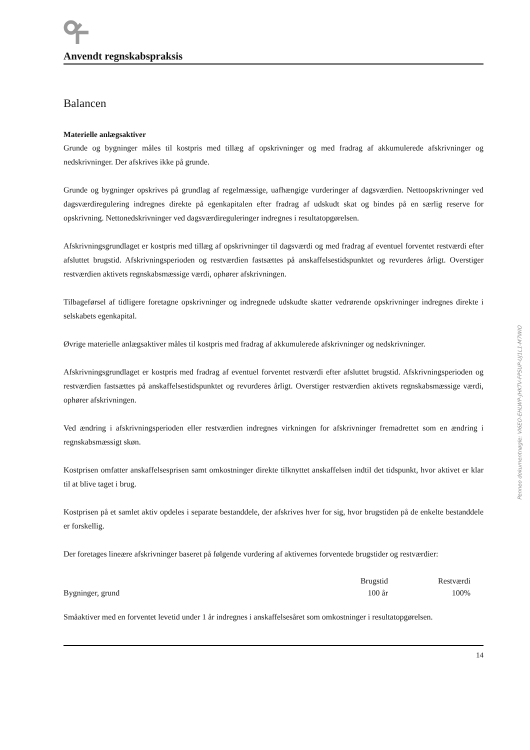Anvendt regnskabspraksis
Balancen
Materielle anlægsaktiver
Grunde og bygninger måles til kostpris med tillæg af opskrivninger og med fradrag af akkumulerede afskrivninger og nedskrivninger. Der afskrives ikke på grunde.
Grunde og bygninger opskrives på grundlag af regelmæssige, uafhængige vurderinger af dagsværdien. Nettoopskrivninger ved dagsværdiregulering indregnes direkte på egenkapitalen efter fradrag af udskudt skat og bindes på en særlig reserve for opskrivning. Nettonedskrivninger ved dagsværdireguleringer indregnes i resultatopgørelsen.
Afskrivningsgrundlaget er kostpris med tillæg af opskrivninger til dagsværdi og med fradrag af eventuel forventet restværdi efter afsluttet brugstid. Afskrivningsperioden og restværdien fastsættes på anskaffelsestidspunktet og revurderes årligt. Overstiger restværdien aktivets regnskabsmæssige værdi, ophører afskrivningen.
Tilbageførsel af tidligere foretagne opskrivninger og indregnede udskudte skatter vedrørende opskrivninger indregnes direkte i selskabets egenkapital.
Øvrige materielle anlægsaktiver måles til kostpris med fradrag af akkumulerede afskrivninger og nedskrivninger.
Afskrivningsgrundlaget er kostpris med fradrag af eventuel forventet restværdi efter afsluttet brugstid. Afskrivningsperioden og restværdien fastsættes på anskaffelsestidspunktet og revurderes årligt. Overstiger restværdien aktivets regnskabsmæssige værdi, ophører afskrivningen.
Ved ændring i afskrivningsperioden eller restværdien indregnes virkningen for afskrivninger fremadrettet som en ændring i regnskabsmæssigt skøn.
Kostprisen omfatter anskaffelsesprisen samt omkostninger direkte tilknyttet anskaffelsen indtil det tidspunkt, hvor aktivet er klar til at blive taget i brug.
Kostprisen på et samlet aktiv opdeles i separate bestanddele, der afskrives hver for sig, hvor brugstiden på de enkelte bestanddele er forskellig.
Der foretages lineære afskrivninger baseret på følgende vurdering af aktivernes forventede brugstider og restværdier:
| | Brugstid | Restværdi |
| --- | --- | --- |
| Bygninger, grund | 100 år | 100% |
Småaktiver med en forventet levetid under 1 år indregnes i anskaffelsesåret som omkostninger i resultatopgørelsen.
14
Penneo dokumentnøgle: VI6EO-EHLWP-JHKTV-FPSUP-UJ1L1-M7WIO